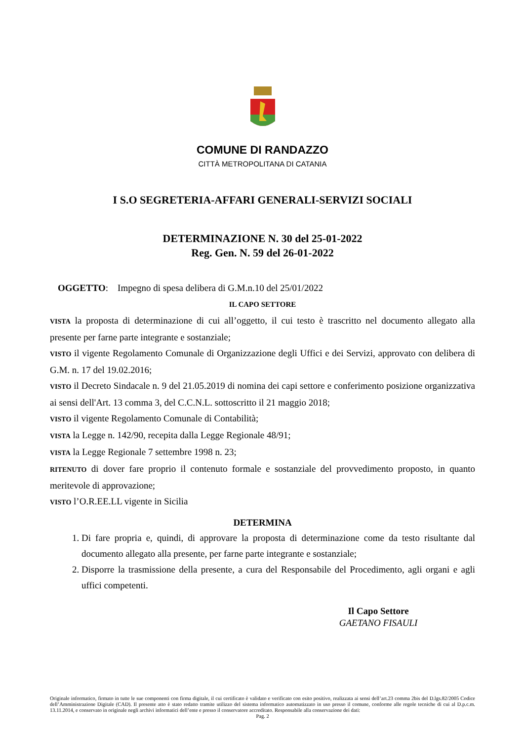COMUNE DI RANDAZZO
CITTÀ METROPOLITANA DI CATANIA
I S.O SEGRETERIA-AFFARI GENERALI-SERVIZI SOCIALI
DETERMINAZIONE N. 30 del 25-01-2022
Reg. Gen. N. 59 del 26-01-2022
OGGETTO: Impegno di spesa delibera di G.M.n.10 del 25/01/2022
IL CAPO SETTORE
VISTA la proposta di determinazione di cui all’oggetto, il cui testo è trascritto nel documento allegato alla presente per farne parte integrante e sostanziale;
VISTO il vigente Regolamento Comunale di Organizzazione degli Uffici e dei Servizi, approvato con delibera di G.M. n. 17 del 19.02.2016;
VISTO il Decreto Sindacale n. 9 del 21.05.2019 di nomina dei capi settore e conferimento posizione organizzativa ai sensi dell'Art. 13 comma 3, del C.C.N.L. sottoscritto il 21 maggio 2018;
VISTO il vigente Regolamento Comunale di Contabilità;
VISTA la Legge n. 142/90, recepita dalla Legge Regionale 48/91;
VISTA la Legge Regionale 7 settembre 1998 n. 23;
RITENUTO di dover fare proprio il contenuto formale e sostanziale del provvedimento proposto, in quanto meritevole di approvazione;
VISTO l’O.R.EE.LL vigente in Sicilia
DETERMINA
1. Di fare propria e, quindi, di approvare la proposta di determinazione come da testo risultante dal documento allegato alla presente, per farne parte integrante e sostanziale;
2. Disporre la trasmissione della presente, a cura del Responsabile del Procedimento, agli organi e agli uffici competenti.
Il Capo Settore
GAETANO FISAULI
Originale informatico, firmato in tutte le sue componenti con firma digitale, il cui certificato è validato e verificato con esito positivo, realizzata ai sensi dell’art.23 comma 2bis del D.lgs.82/2005 Codice dell’Amministrazione Digitale (CAD). Il presente atto è stato redatto tramite utilizzo del sistema informatico automatizzato in uso presso il comune, conforme alle regole tecniche di cui al D.p.c.m. 13.11.2014, e conservato in originale negli archivi informatici dell’ente e presso il conservatore accreditato. Responsabile alla conservazione dei dati:
Pag. 2